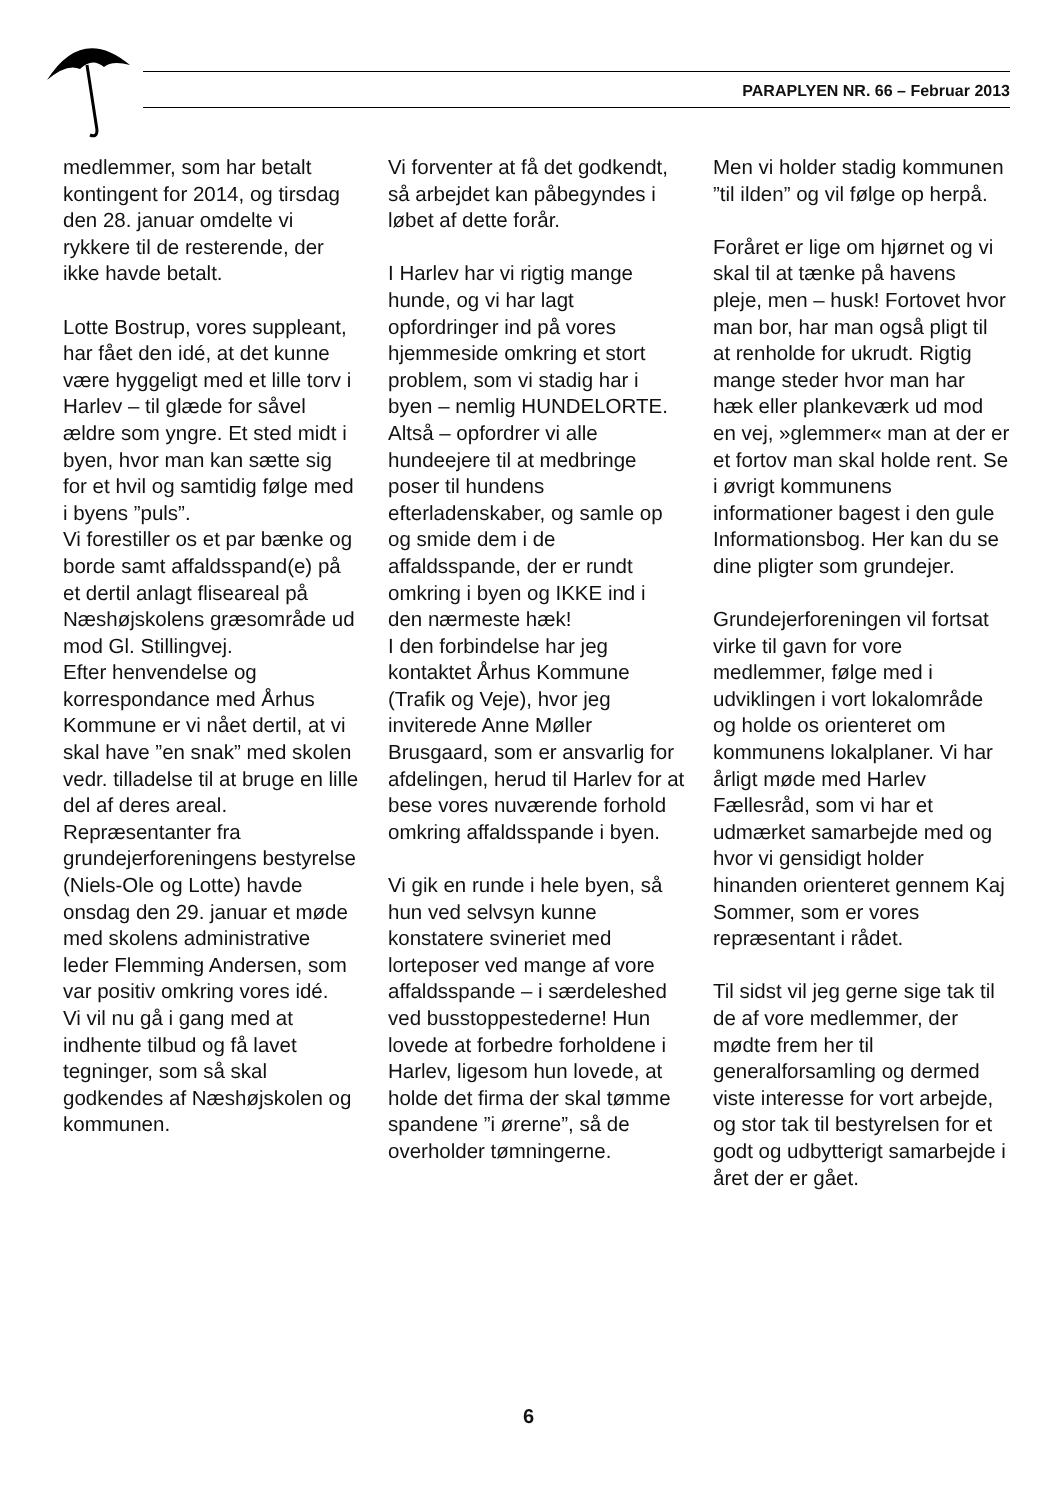PARAPLYEN NR. 66 – Februar 2013
medlemmer, som har betalt kontingent for 2014, og tirsdag den 28. januar omdelte vi rykkere til de resterende, der ikke havde betalt.
Lotte Bostrup, vores suppleant, har fået den idé, at det kunne være hyggeligt med et lille torv i Harlev – til glæde for såvel ældre som yngre. Et sted midt i byen, hvor man kan sætte sig for et hvil og samtidig følge med i byens ”puls”.
Vi forestiller os et par bænke og borde samt affaldsspand(e) på et dertil anlagt fliseareal på Næshøjskolens græsområde ud mod Gl. Stillingvej.
Efter henvendelse og korrespondance med Århus Kommune er vi nået dertil, at vi skal have ”en snak” med skolen vedr. tilladelse til at bruge en lille del af deres areal. Repræsentanter fra grundejerforeningens bestyrelse (Niels-Ole og Lotte) havde onsdag den 29. januar et møde med skolens administrative leder Flemming Andersen, som var positiv omkring vores idé.
Vi vil nu gå i gang med at indhente tilbud og få lavet tegninger, som så skal godkendes af Næshøjskolen og kommunen.
Vi forventer at få det godkendt, så arbejdet kan påbegyndes i løbet af dette forår.
I Harlev har vi rigtig mange hunde, og vi har lagt opfordringer ind på vores hjemmeside omkring et stort problem, som vi stadig har i byen – nemlig HUNDELORTE. Altså – opfordrer vi alle hundeejere til at medbringe poser til hundens efterladenskaber, og samle op og smide dem i de affaldsspande, der er rundt omkring i byen og IKKE ind i den nærmeste hæk!
I den forbindelse har jeg kontaktet Århus Kommune (Trafik og Veje), hvor jeg inviterede Anne Møller Brusgaard, som er ansvarlig for afdelingen, herud til Harlev for at bese vores nuværende forhold omkring affaldsspande i byen.
Vi gik en runde i hele byen, så hun ved selvsyn kunne konstatere svineriet med lorteposer ved mange af vore affaldsspande – i særdeleshed ved busstoppestederne! Hun lovede at forbedre forholdene i Harlev, ligesom hun lovede, at holde det firma der skal tømme spandene ”i ørerne”, så de overholder tømningerne.
Men vi holder stadig kommunen ”til ilden” og vil følge op herpå.
Foråret er lige om hjørnet og vi skal til at tænke på havens pleje, men – husk! Fortovet hvor man bor, har man også pligt til at renholde for ukrudt. Rigtig mange steder hvor man har hæk eller plankeværk ud mod en vej, »glemmer« man at der er et fortov man skal holde rent. Se i øvrigt kommunens informationer bagest i den gule Informationsbog. Her kan du se dine pligter som grundejer.
Grundejerforeningen vil fortsat virke til gavn for vore medlemmer, følge med i udviklingen i vort lokalområde og holde os orienteret om kommunens lokalplaner. Vi har årligt møde med Harlev Fællesråd, som vi har et udmærket samarbejde med og hvor vi gensidigt holder hinanden orienteret gennem Kaj Sommer, som er vores repræsentant i rådet.
Til sidst vil jeg gerne sige tak til de af vore medlemmer, der mødte frem her til generalforsamling og dermed viste interesse for vort arbejde, og stor tak til bestyrelsen for et godt og udbytterigt samarbejde i året der er gået.
6